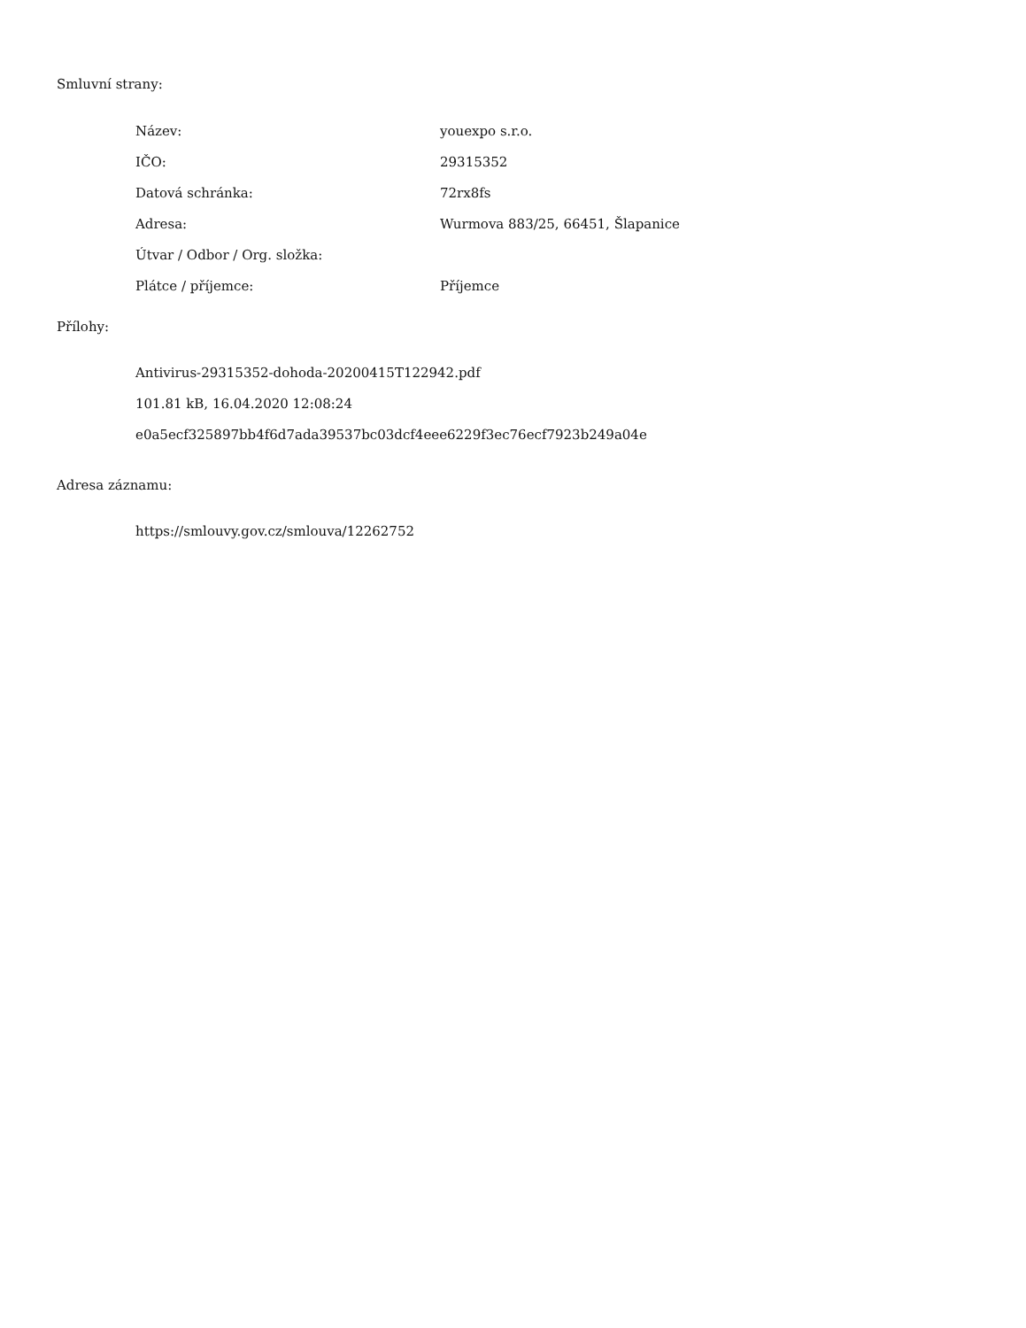Smluvní strany:
| Název: | youexpo s.r.o. |
| IČO: | 29315352 |
| Datová schránka: | 72rx8fs |
| Adresa: | Wurmova 883/25, 66451, Šlapanice |
| Útvar / Odbor / Org. složka: | |
| Plátce / příjemce: | Příjemce |
Přílohy:
Antivirus-29315352-dohoda-20200415T122942.pdf
101.81 kB, 16.04.2020 12:08:24
e0a5ecf325897bb4f6d7ada39537bc03dcf4eee6229f3ec76ecf7923b249a04e
Adresa záznamu:
https://smlouvy.gov.cz/smlouva/12262752